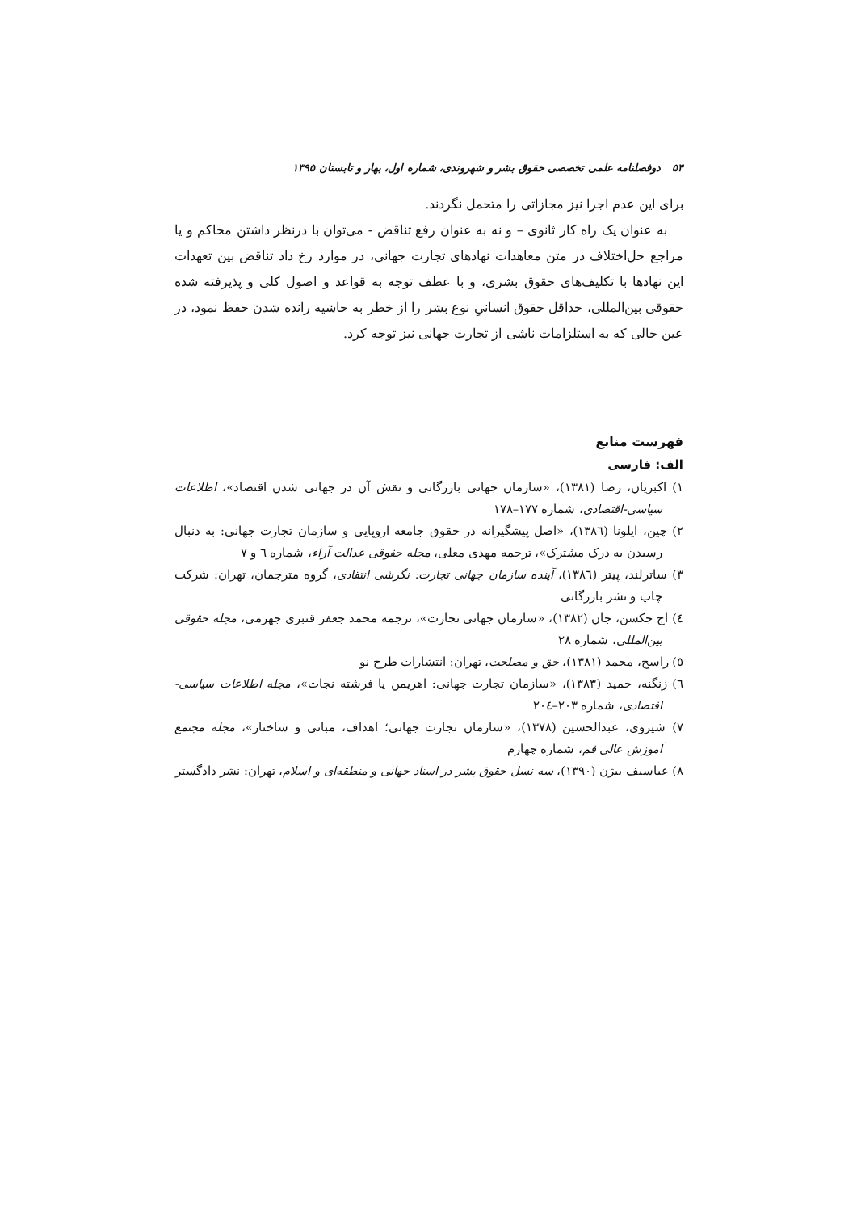۵۴ دوفصلنامه علمی تخصصی حقوق بشر و شهروندی، شماره اول، بهار و تابستان ۱۳۹۵
برای این عدم اجرا نیز مجازاتی را متحمل نگردند.
به عنوان یک راه کار ثانوی – و نه به عنوان رفع تناقض - می‌توان با درنظر داشتن محاکم و یا مراجع حل‌اختلاف در متن معاهدات نهادهای تجارت جهانی، در موارد رخ داد تناقض بین تعهدات این نهادها با تکلیف‌های حقوق بشری، و با عطف توجه به قواعد و اصول کلی و پذیرفته شده حقوقی بین‌المللی، حداقل حقوق انسانیِ نوع بشر را از خطر به حاشیه رانده شدن حفظ نمود، در عین حالی که به استلزامات ناشی از تجارت جهانی نیز توجه کرد.
فهرست منابع
الف: فارسی
۱) اکبریان، رضا (۱۳۸۱)، «سازمان جهانی بازرگانی و نقش آن در جهانی شدن اقتصاد»، اطلاعات سیاسی-اقتصادی، شماره ۱۷۷–۱۷۸
۲) چین، ایلونا (۱۳۸٦)، «اصل پیشگیرانه در حقوق جامعه اروپایی و سازمان تجارت جهانی: به دنبال رسیدن به درک مشترک»، ترجمه مهدی معلی، مجله حقوقی عدالت آراء، شماره ٦ و ۷
۳) ساترلند، پیتر (۱۳۸٦)، آینده سازمان جهانی تجارت: نگرشی انتقادی، گروه مترجمان، تهران: شرکت چاپ و نشر بازرگانی
٤) اچ جکسن، جان (۱۳۸۲)، «سازمان جهانی تجارت»، ترجمه محمد جعفر قنبری جهرمی، مجله حقوقی بین‌المللی، شماره ۲۸
٥) راسخ، محمد (۱۳۸۱)، حق و مصلحت، تهران: انتشارات طرح نو
٦) زنگنه، حمید (۱۳۸۳)، «سازمان تجارت جهانی: اهریمن یا فرشته نجات»، مجله اطلاعات سیاسی-اقتصادی، شماره ۲۰۳–۲۰٤
۷) شیروی، عبدالحسین (۱۳۷۸)، «سازمان تجارت جهانی؛ اهداف، مبانی و ساختار»، مجله مجتمع آموزش عالی قم، شماره چهارم
۸) عباسیف بیژن (۱۳۹۰)، سه نسل حقوق بشر در اسناد جهانی و منطقه‌ای و اسلام، تهران: نشر دادگستر